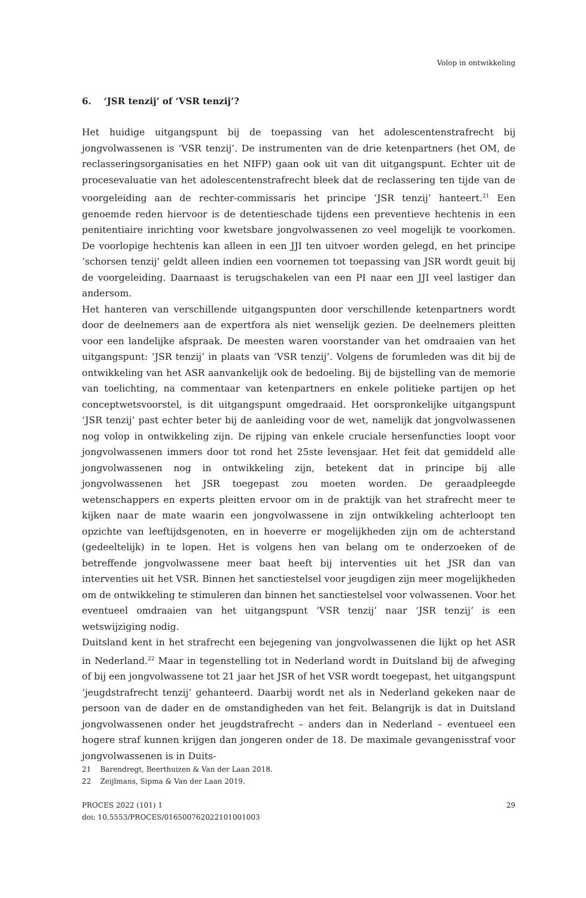Volop in ontwikkeling
6. ‘JSR tenzij’ of ‘VSR tenzij’?
Het huidige uitgangspunt bij de toepassing van het adolescentenstrafrecht bij jongvolwassenen is ‘VSR tenzij’. De instrumenten van de drie ketenpartners (het OM, de reclasseringsorganisaties en het NIFP) gaan ook uit van dit uitgangspunt. Echter uit de procesevaluatie van het adolescentenstrafrecht bleek dat de reclassering ten tijde van de voorgeleiding aan de rechter-commissaris het principe ‘JSR tenzij’ hanteert.<sup>21</sup> Een genoemde reden hiervoor is de detentieschade tijdens een preventieve hechtenis in een penitentiaire inrichting voor kwetsbare jongvolwassenen zo veel mogelijk te voorkomen. De voorlopige hechtenis kan alleen in een JJI ten uitvoer worden gelegd, en het principe ‘schorsen tenzij’ geldt alleen indien een voornemen tot toepassing van JSR wordt geuit bij de voorgeleiding. Daarnaast is terugschakelen van een PI naar een JJI veel lastiger dan andersom.
Het hanteren van verschillende uitgangspunten door verschillende ketenpartners wordt door de deelnemers aan de expertfora als niet wenselijk gezien. De deelnemers pleitten voor een landelijke afspraak. De meesten waren voorstander van het omdraaien van het uitgangspunt: ‘JSR tenzij’ in plaats van ‘VSR tenzij’. Volgens de forumleden was dit bij de ontwikkeling van het ASR aanvankelijk ook de bedoeling. Bij de bijstelling van de memorie van toelichting, na commentaar van ketenpartners en enkele politieke partijen op het conceptwetsvoorstel, is dit uitgangspunt omgedraaid. Het oorspronkelijke uitgangspunt ‘JSR tenzij’ past echter beter bij de aanleiding voor de wet, namelijk dat jongvolwassenen nog volop in ontwikkeling zijn. De rijping van enkele cruciale hersenfuncties loopt voor jongvolwassenen immers door tot rond het 25ste levensjaar. Het feit dat gemiddeld alle jongvolwassenen nog in ontwikkeling zijn, betekent dat in principe bij alle jongvolwassenen het JSR toegepast zou moeten worden. De geraadpleegde wetenschappers en experts pleitten ervoor om in de praktijk van het strafrecht meer te kijken naar de mate waarin een jongvolwassene in zijn ontwikkeling achterloopt ten opzichte van leeftijdsgenoten, en in hoeverre er mogelijkheden zijn om de achterstand (gedeeltelijk) in te lopen. Het is volgens hen van belang om te onderzoeken of de betreffende jongvolwassene meer baat heeft bij interventies uit het JSR dan van interventies uit het VSR. Binnen het sanctiestelsel voor jeugdigen zijn meer mogelijkheden om de ontwikkeling te stimuleren dan binnen het sanctiestelsel voor volwassenen. Voor het eventueel omdraaien van het uitgangspunt ‘VSR tenzij’ naar ‘JSR tenzij’ is een wetswijziging nodig.
Duitsland kent in het strafrecht een bejegening van jongvolwassenen die lijkt op het ASR in Nederland.<sup>22</sup> Maar in tegenstelling tot in Nederland wordt in Duitsland bij de afweging of bij een jongvolwassene tot 21 jaar het JSR of het VSR wordt toegepast, het uitgangspunt ‘jeugdstrafrecht tenzij’ gehanteerd. Daarbij wordt net als in Nederland gekeken naar de persoon van de dader en de omstandigheden van het feit. Belangrijk is dat in Duitsland jongvolwassenen onder het jeugdstrafrecht – anders dan in Nederland – eventueel een hogere straf kunnen krijgen dan jongeren onder de 18. De maximale gevangenisstraf voor jongvolwassenen is in Duits-
21 Barendregt, Beerthuizen & Van der Laan 2018.
22 Zeijlmans, Sipma & Van der Laan 2019.
PROCES 2022 (101) 1
doi: 10.5553/PROCES/016500762022101001003
29